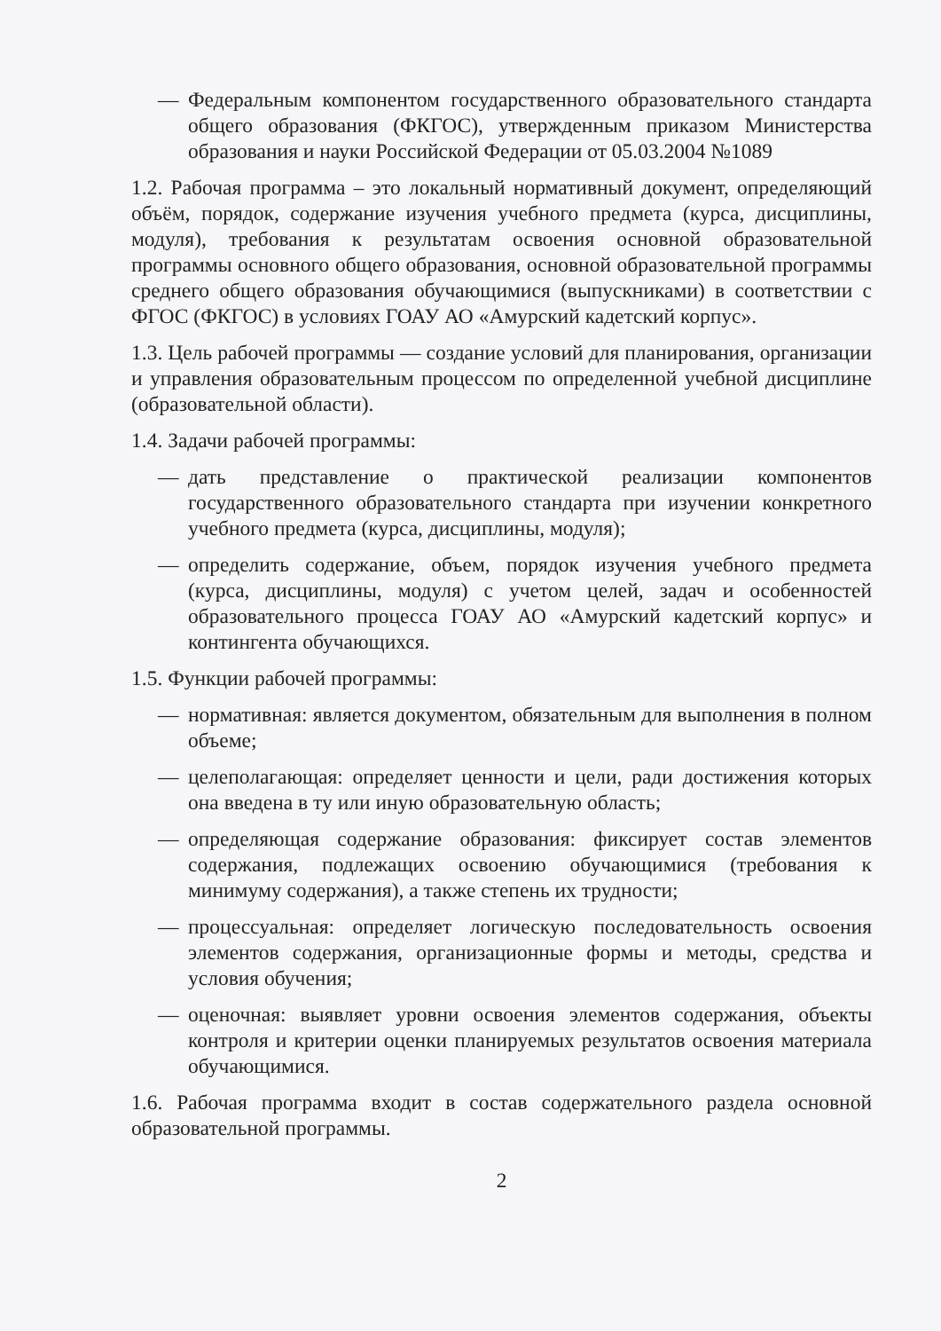— Федеральным компонентом государственного образовательного стандарта общего образования (ФКГОС), утвержденным приказом Министерства образования и науки Российской Федерации от 05.03.2004 №1089
1.2. Рабочая программа – это локальный нормативный документ, определяющий объём, порядок, содержание изучения учебного предмета (курса, дисциплины, модуля), требования к результатам освоения основной образовательной программы основного общего образования, основной образовательной программы среднего общего образования обучающимися (выпускниками) в соответствии с ФГОС (ФКГОС) в условиях ГОАУ АО «Амурский кадетский корпус».
1.3. Цель рабочей программы — создание условий для планирования, организации и управления образовательным процессом по определенной учебной дисциплине (образовательной области).
1.4. Задачи рабочей программы:
— дать представление о практической реализации компонентов государственного образовательного стандарта при изучении конкретного учебного предмета (курса, дисциплины, модуля);
— определить содержание, объем, порядок изучения учебного предмета (курса, дисциплины, модуля) с учетом целей, задач и особенностей образовательного процесса ГОАУ АО «Амурский кадетский корпус» и контингента обучающихся.
1.5. Функции рабочей программы:
— нормативная: является документом, обязательным для выполнения в полном объеме;
— целеполагающая: определяет ценности и цели, ради достижения которых она введена в ту или иную образовательную область;
— определяющая содержание образования: фиксирует состав элементов содержания, подлежащих освоению обучающимися (требования к минимуму содержания), а также степень их трудности;
— процессуальная: определяет логическую последовательность освоения элементов содержания, организационные формы и методы, средства и условия обучения;
— оценочная: выявляет уровни освоения элементов содержания, объекты контроля и критерии оценки планируемых результатов освоения материала обучающимися.
1.6. Рабочая программа входит в состав содержательного раздела основной образовательной программы.
2